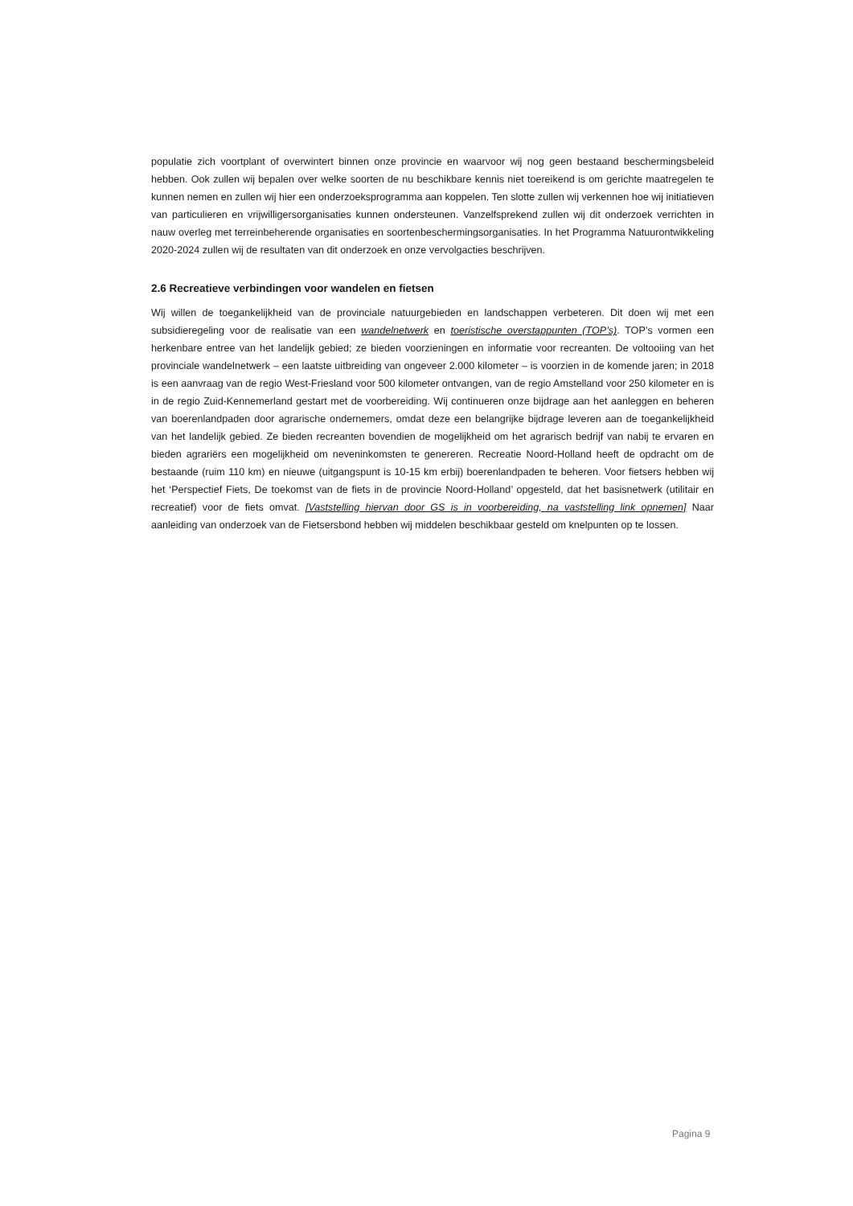populatie zich voortplant of overwintert binnen onze provincie en waarvoor wij nog geen bestaand beschermingsbeleid hebben. Ook zullen wij bepalen over welke soorten de nu beschikbare kennis niet toereikend is om gerichte maatregelen te kunnen nemen en zullen wij hier een onderzoeksprogramma aan koppelen. Ten slotte zullen wij verkennen hoe wij initiatieven van particulieren en vrijwilligersorganisaties kunnen ondersteunen. Vanzelfsprekend zullen wij dit onderzoek verrichten in nauw overleg met terreinbeherende organisaties en soortenbeschermingsorganisaties. In het Programma Natuurontwikkeling 2020-2024 zullen wij de resultaten van dit onderzoek en onze vervolgacties beschrijven.
2.6 Recreatieve verbindingen voor wandelen en fietsen
Wij willen de toegankelijkheid van de provinciale natuurgebieden en landschappen verbeteren. Dit doen wij met een subsidieregeling voor de realisatie van een wandelnetwerk en toeristische overstappunten (TOP’s). TOP’s vormen een herkenbare entree van het landelijk gebied; ze bieden voorzieningen en informatie voor recreanten. De voltooiing van het provinciale wandelnetwerk – een laatste uitbreiding van ongeveer 2.000 kilometer – is voorzien in de komende jaren; in 2018 is een aanvraag van de regio West-Friesland voor 500 kilometer ontvangen, van de regio Amstelland voor 250 kilometer en is in de regio Zuid-Kennemerland gestart met de voorbereiding. Wij continueren onze bijdrage aan het aanleggen en beheren van boerenlandpaden door agrarische ondernemers, omdat deze een belangrijke bijdrage leveren aan de toegankelijkheid van het landelijk gebied. Ze bieden recreanten bovendien de mogelijkheid om het agrarisch bedrijf van nabij te ervaren en bieden agrariërs een mogelijkheid om neveninkomsten te genereren. Recreatie Noord-Holland heeft de opdracht om de bestaande (ruim 110 km) en nieuwe (uitgangspunt is 10-15 km erbij) boerenlandpaden te beheren. Voor fietsers hebben wij het ‘Perspectief Fiets, De toekomst van de fiets in de provincie Noord-Holland’ opgesteld, dat het basisnetwerk (utilitair en recreatief) voor de fiets omvat. [Vaststelling hiervan door GS is in voorbereiding, na vaststelling link opnemen] Naar aanleiding van onderzoek van de Fietsersbond hebben wij middelen beschikbaar gesteld om knelpunten op te lossen.
Pagina 9